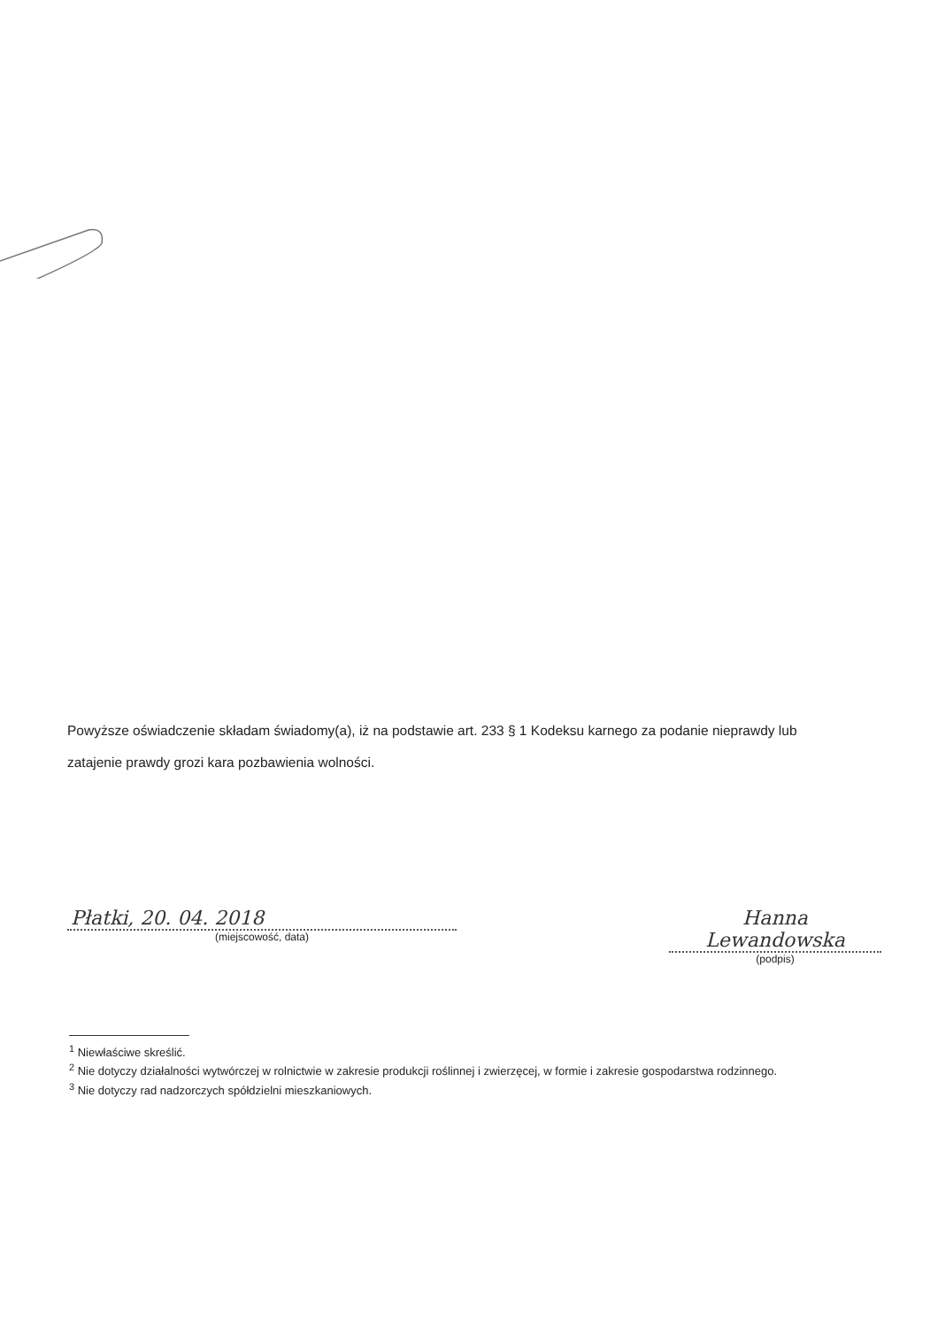Powyższe oświadczenie składam świadomy(a), iż na podstawie art. 233 § 1 Kodeksu karnego za podanie nieprawdy lub zatajenie prawdy grozi kara pozbawienia wolności.
Płatki, 20. 04. 2018
(miejscowość, data)
Hanna Lewandowska
(podpis)
<sup>1</sup> Niewłaściwe skreślić.
<sup>2</sup> Nie dotyczy działalności wytwórczej w rolnictwie w zakresie produkcji roślinnej i zwierzęcej, w formie i zakresie gospodarstwa rodzinnego.
<sup>3</sup> Nie dotyczy rad nadzorczych spółdzielni mieszkaniowych.